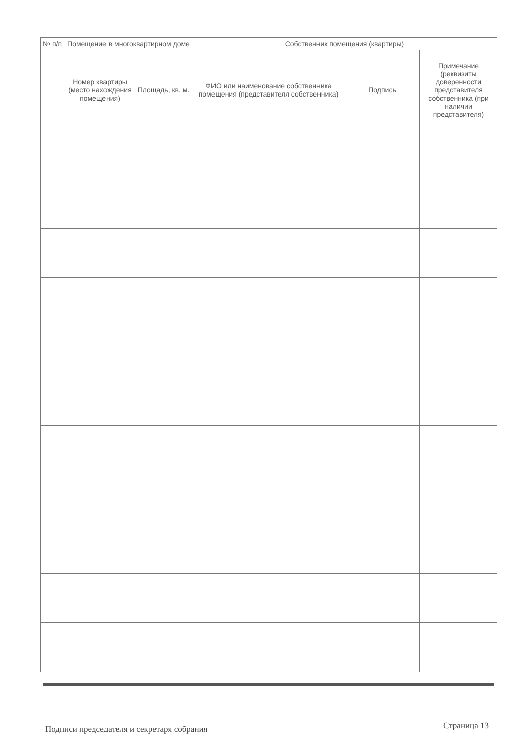| № п/п | Помещение в многоквартирном доме | | Собственник помещения (квартиры) | | |
| --- | --- | --- | --- | --- | --- |
| | Номер квартиры (место нахождения помещения) | Площадь, кв. м. | ФИО или наименование собственника помещения (представителя собственника) | Подпись | Примечание (реквизиты доверенности представителя собственника (при наличии представителя) |
Подписи председателя и секретаря собрания
Страница 13